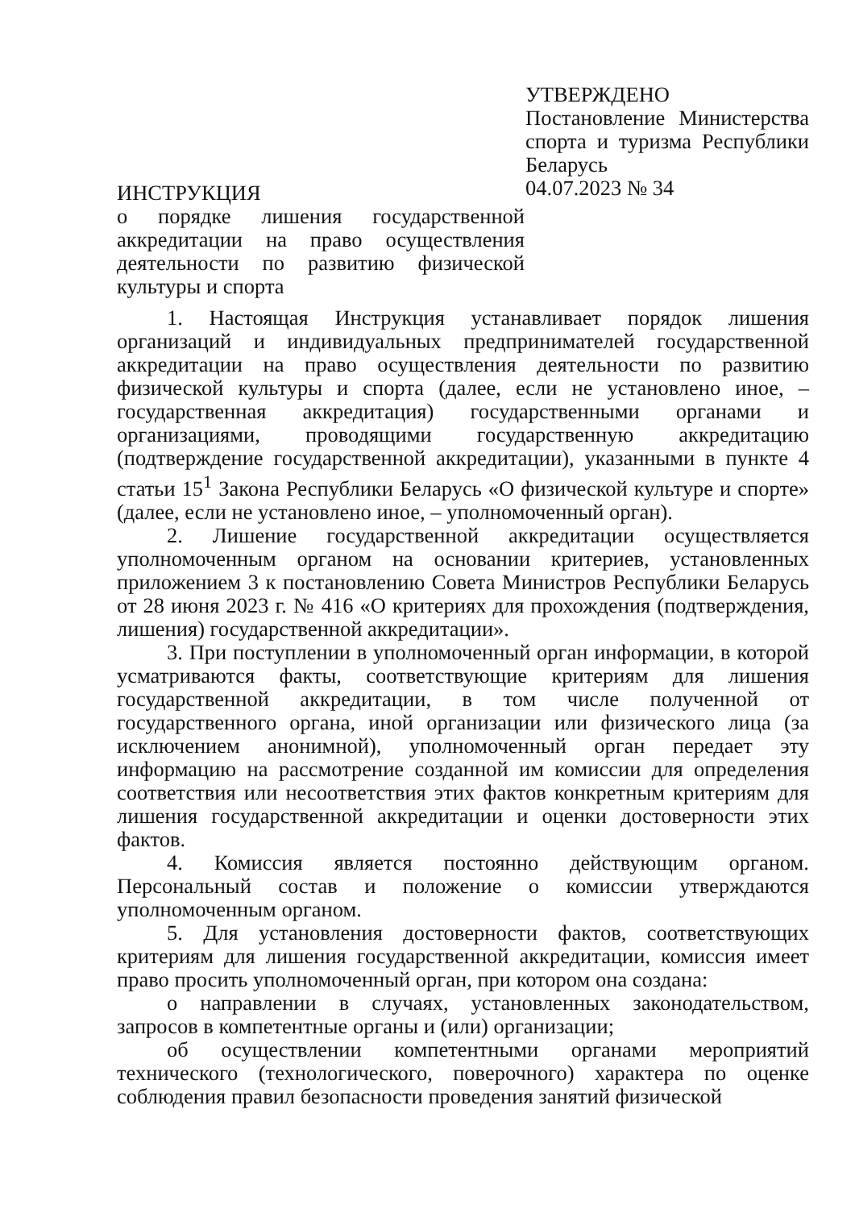УТВЕРЖДЕНО
Постановление Министерства спорта и туризма Республики Беларусь
04.07.2023 № 34
ИНСТРУКЦИЯ
о порядке лишения государственной аккредитации на право осуществления деятельности по развитию физической культуры и спорта
1. Настоящая Инструкция устанавливает порядок лишения организаций и индивидуальных предпринимателей государственной аккредитации на право осуществления деятельности по развитию физической культуры и спорта (далее, если не установлено иное, – государственная аккредитация) государственными органами и организациями, проводящими государственную аккредитацию (подтверждение государственной аккредитации), указанными в пункте 4 статьи 15<sup>1</sup> Закона Республики Беларусь «О физической культуре и спорте» (далее, если не установлено иное, – уполномоченный орган).
2. Лишение государственной аккредитации осуществляется уполномоченным органом на основании критериев, установленных приложением 3 к постановлению Совета Министров Республики Беларусь от 28 июня 2023 г. № 416 «О критериях для прохождения (подтверждения, лишения) государственной аккредитации».
3. При поступлении в уполномоченный орган информации, в которой усматриваются факты, соответствующие критериям для лишения государственной аккредитации, в том числе полученной от государственного органа, иной организации или физического лица (за исключением анонимной), уполномоченный орган передает эту информацию на рассмотрение созданной им комиссии для определения соответствия или несоответствия этих фактов конкретным критериям для лишения государственной аккредитации и оценки достоверности этих фактов.
4. Комиссия является постоянно действующим органом. Персональный состав и положение о комиссии утверждаются уполномоченным органом.
5. Для установления достоверности фактов, соответствующих критериям для лишения государственной аккредитации, комиссия имеет право просить уполномоченный орган, при котором она создана:
о направлении в случаях, установленных законодательством, запросов в компетентные органы и (или) организации;
об осуществлении компетентными органами мероприятий технического (технологического, поверочного) характера по оценке соблюдения правил безопасности проведения занятий физической